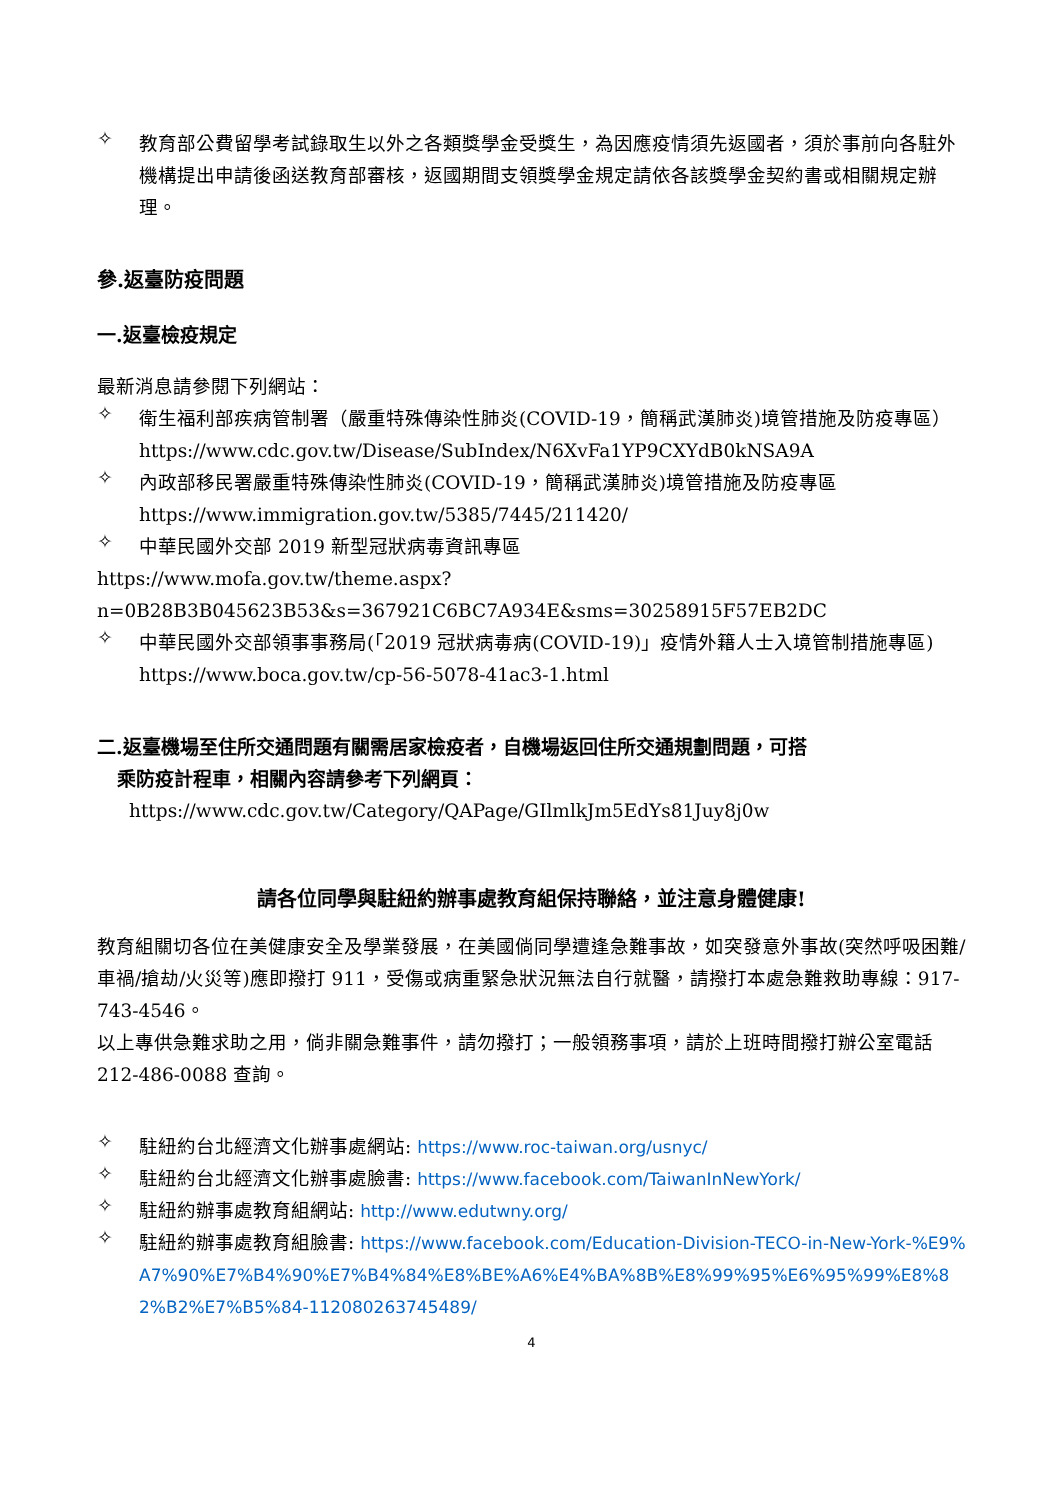✧
教育部公費留學考試錄取生以外之各類獎學金受獎生，為因應疫情須先返國者，須於事前向各駐外機構提出申請後函送教育部審核，返國期間支領獎學金規定請依各該獎學金契約書或相關規定辦理。
參.返臺防疫問題
一.返臺檢疫規定
最新消息請參閱下列網站：
✧
衛生福利部疾病管制署（嚴重特殊傳染性肺炎(COVID-19，簡稱武漢肺炎)境管措施及防疫專區）
https://www.cdc.gov.tw/Disease/SubIndex/N6XvFa1YP9CXYdB0kNSA9A
✧
內政部移民署嚴重特殊傳染性肺炎(COVID-19，簡稱武漢肺炎)境管措施及防疫專區 https://www.immigration.gov.tw/5385/7445/211420/
✧
中華民國外交部 2019 新型冠狀病毒資訊專區
https://www.mofa.gov.tw/theme.aspx?n=0B28B3B045623B53&s=367921C6BC7A934E&sms=30258915F57EB2DC
✧
中華民國外交部領事事務局(「2019 冠狀病毒病(COVID-19)」疫情外籍人士入境管制措施專區) https://www.boca.gov.tw/cp-56-5078-41ac3-1.html
二.返臺機場至住所交通問題有關需居家檢疫者，自機場返回住所交通規劃問題，可搭
乘防疫計程車，相關內容請參考下列網頁：
https://www.cdc.gov.tw/Category/QAPage/GIlmlkJm5EdYs81Juy8j0w
請各位同學與駐紐約辦事處教育組保持聯絡，並注意身體健康!
教育組關切各位在美健康安全及學業發展，在美國倘同學遭逢急難事故，如突發意外事故(突然呼吸困難/車禍/搶劫/火災等)應即撥打 911，受傷或病重緊急狀況無法自行就醫，請撥打本處急難救助專線：917-743-4546。
以上專供急難求助之用，倘非關急難事件，請勿撥打；一般領務事項，請於上班時間撥打辦公室電話 212-486-0088 查詢。
✧
駐紐約台北經濟文化辦事處網站: https://www.roc-taiwan.org/usnyc/
✧
駐紐約台北經濟文化辦事處臉書: https://www.facebook.com/TaiwanInNewYork/
✧
駐紐約辦事處教育組網站: http://www.edutwny.org/
✧
駐紐約辦事處教育組臉書: https://www.facebook.com/Education-Division-TECO-in-New-York-%E9%A7%90%E7%B4%90%E7%B4%84%E8%BE%A6%E4%BA%8B%E8%99%95%E6%95%99%E8%82%B2%E7%B5%84-112080263745489/
4